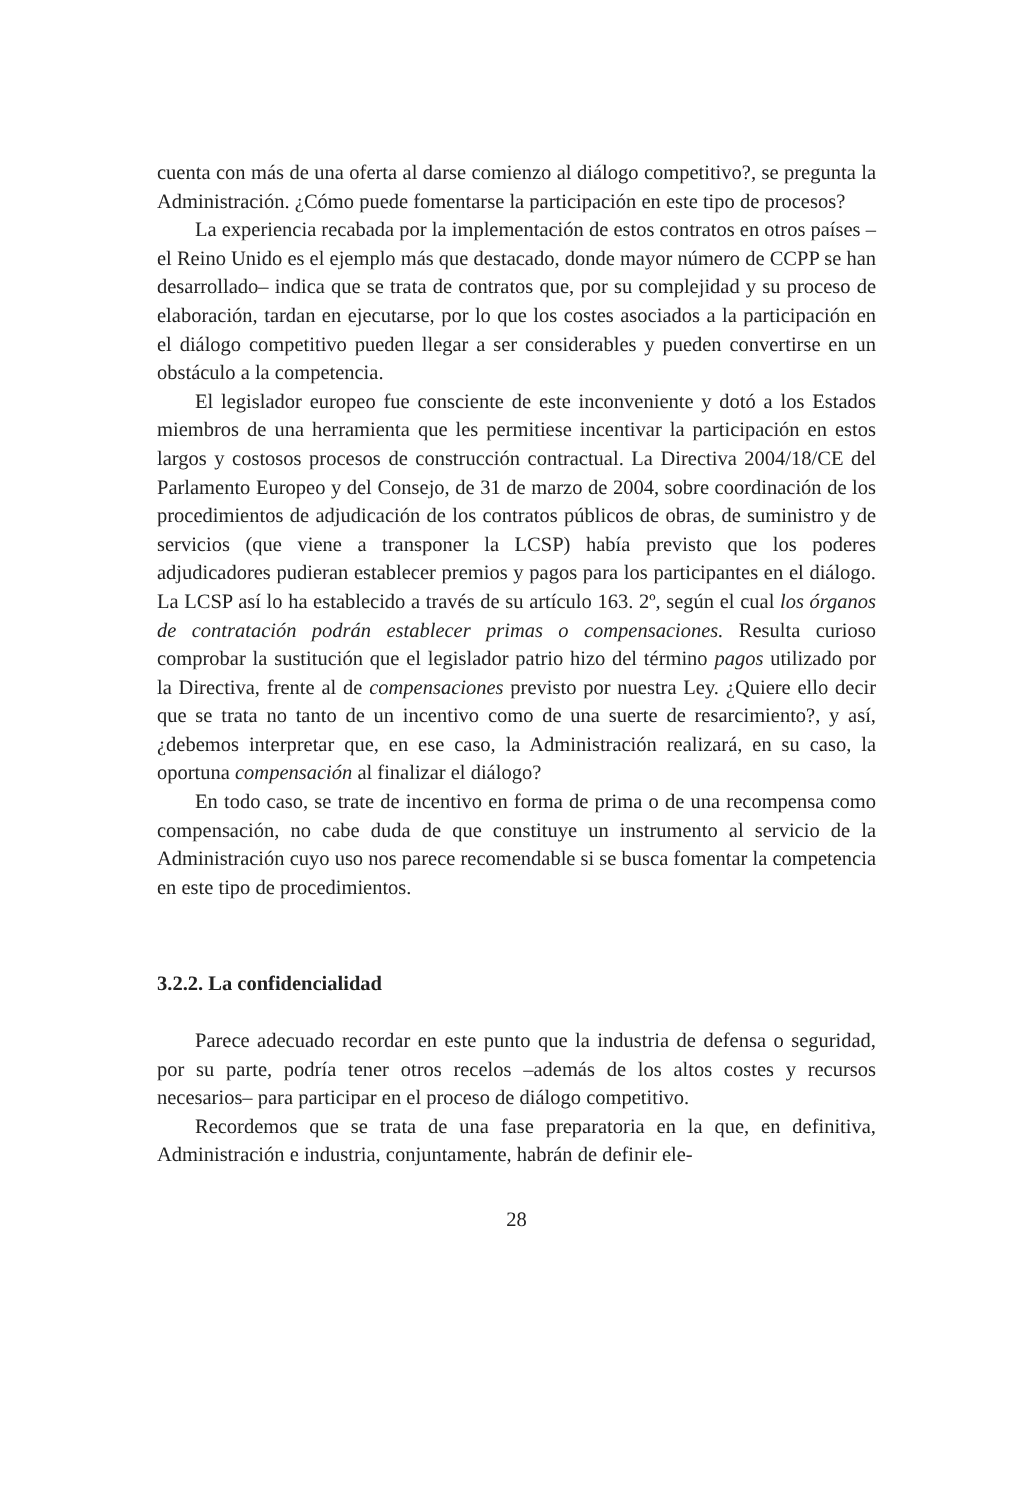cuenta con más de una oferta al darse comienzo al diálogo competitivo?, se pregunta la Administración. ¿Cómo puede fomentarse la participación en este tipo de procesos?
La experiencia recabada por la implementación de estos contratos en otros países –el Reino Unido es el ejemplo más que destacado, donde mayor número de CCPP se han desarrollado– indica que se trata de contratos que, por su complejidad y su proceso de elaboración, tardan en ejecutarse, por lo que los costes asociados a la participación en el diálogo competitivo pueden llegar a ser considerables y pueden convertirse en un obstáculo a la competencia.
El legislador europeo fue consciente de este inconveniente y dotó a los Estados miembros de una herramienta que les permitiese incentivar la participación en estos largos y costosos procesos de construcción contractual. La Directiva 2004/18/CE del Parlamento Europeo y del Consejo, de 31 de marzo de 2004, sobre coordinación de los procedimientos de adjudicación de los contratos públicos de obras, de suministro y de servicios (que viene a transponer la LCSP) había previsto que los poderes adjudicadores pudieran establecer premios y pagos para los participantes en el diálogo. La LCSP así lo ha establecido a través de su artículo 163. 2º, según el cual los órganos de contratación podrán establecer primas o compensaciones. Resulta curioso comprobar la sustitución que el legislador patrio hizo del término pagos utilizado por la Directiva, frente al de compensaciones previsto por nuestra Ley. ¿Quiere ello decir que se trata no tanto de un incentivo como de una suerte de resarcimiento?, y así, ¿debemos interpretar que, en ese caso, la Administración realizará, en su caso, la oportuna compensación al finalizar el diálogo?
En todo caso, se trate de incentivo en forma de prima o de una recompensa como compensación, no cabe duda de que constituye un instrumento al servicio de la Administración cuyo uso nos parece recomendable si se busca fomentar la competencia en este tipo de procedimientos.
3.2.2. La confidencialidad
Parece adecuado recordar en este punto que la industria de defensa o seguridad, por su parte, podría tener otros recelos –además de los altos costes y recursos necesarios– para participar en el proceso de diálogo competitivo.
Recordemos que se trata de una fase preparatoria en la que, en definitiva, Administración e industria, conjuntamente, habrán de definir ele-
28